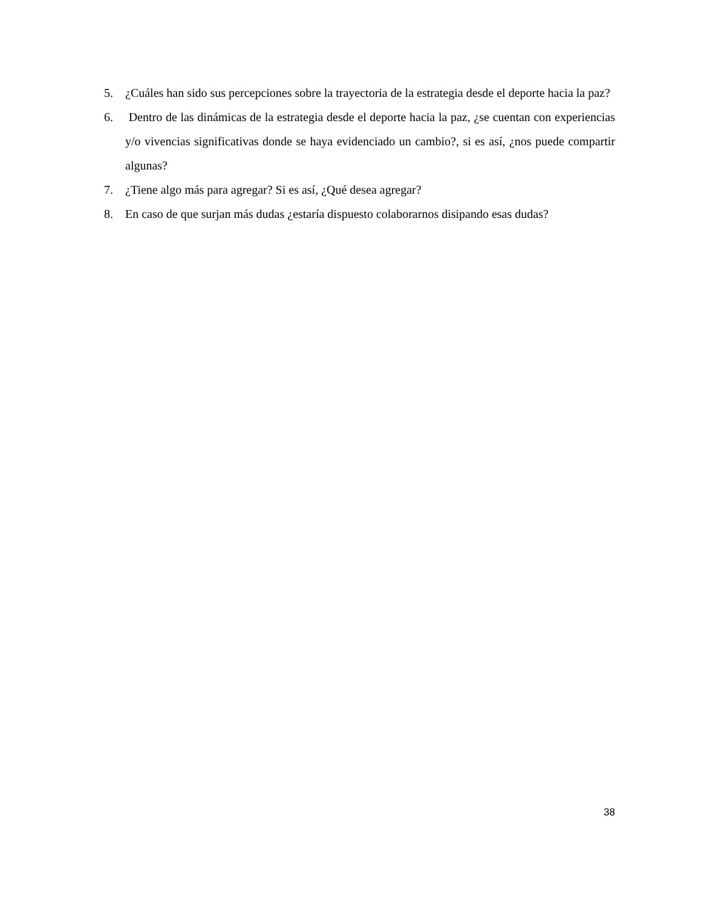5. ¿Cuáles han sido sus percepciones sobre la trayectoria de la estrategia desde el deporte hacia la paz?
6. Dentro de las dinámicas de la estrategia desde el deporte hacia la paz, ¿se cuentan con experiencias y/o vivencias significativas donde se haya evidenciado un cambio?, si es así, ¿nos puede compartir algunas?
7. ¿Tiene algo más para agregar? Si es así, ¿Qué desea agregar?
8. En caso de que surjan más dudas ¿estaría dispuesto colaborarnos disipando esas dudas?
38